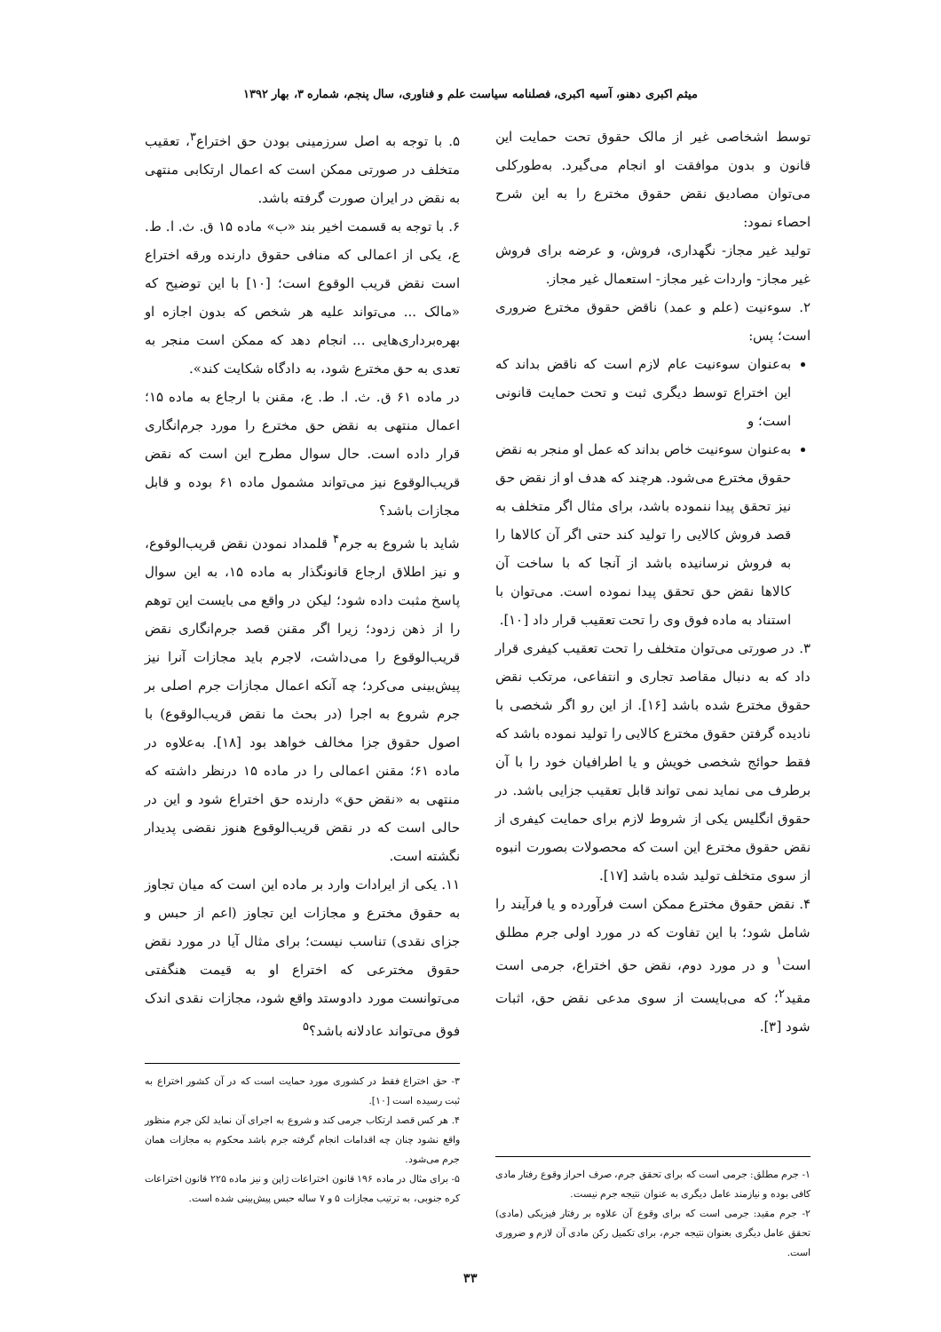میثم اکبری دهنو، آسیه اکبری، فصلنامه سیاست علم و فناوری، سال پنجم، شماره ۳، بهار ۱۳۹۲
توسط اشخاصی غیر از مالک حقوق تحت حمایت این قانون و بدون موافقت او انجام می‌گیرد. به‌طورکلی می‌توان مصادیق نقض حقوق مخترع را به این شرح احصاء نمود:
تولید غیر مجاز- نگهداری، فروش، و عرضه برای فروش غیر مجاز- واردات غیر مجاز- استعمال غیر مجاز.
۲. سوءنیت (علم و عمد) ناقض حقوق مخترع ضروری است؛ پس:
به‌عنوان سوءنیت عام لازم است که ناقض بداند که این اختراع توسط دیگری ثبت و تحت حمایت قانونی است؛ و
به‌عنوان سوءنیت خاص بداند که عمل او منجر به نقض حقوق مخترع می‌شود. هرچند که هدف او از نقض حق نیز تحقق پیدا ننموده باشد، برای مثال اگر متخلف به قصد فروش کالایی را تولید کند حتی اگر آن کالاها را به فروش نرسانیده باشد از آنجا که با ساخت آن کالاها نقض حق تحقق پیدا نموده است. می‌توان با استناد به ماده فوق وی را تحت تعقیب قرار داد [۱۰].
۳. در صورتی می‌توان متخلف را تحت تعقیب کیفری قرار داد که به دنبال مقاصد تجاری و انتفاعی، مرتکب نقض حقوق مخترع شده باشد [۱۶]. از این رو اگر شخصی با نادیده گرفتن حقوق مخترع کالایی را تولید نموده باشد که فقط حوائج شخصی خویش و یا اطرافیان خود را با آن برطرف می نماید نمی تواند قابل تعقیب جزایی باشد. در حقوق انگلیس یکی از شروط لازم برای حمایت کیفری از نقض حقوق مخترع این است که محصولات بصورت انبوه از سوی متخلف تولید شده باشد [۱۷].
۴. نقض حقوق مخترع ممکن است فرآورده و یا فرآیند را شامل شود؛ با این تفاوت که در مورد اولی جرم مطلق است<sup>۱</sup> و در مورد دوم، نقض حق اختراع، جرمی است مقید<sup>۲</sup>؛ که می‌بایست از سوی مدعی نقض حق، اثبات شود [۳].
۱- جرم مطلق: جرمی است که برای تحقق جرم، صرف احراز وقوع رفتار مادی کافی بوده و نیازمند عامل دیگری به عنوان نتیجه جرم نیست.
۲- جرم مقید: جرمی است که برای وقوع آن علاوه بر رفتار فیزیکی (مادی) تحقق عامل دیگری بعنوان نتیجه جرم، برای تکمیل رکن مادی آن لازم و ضروری است.
۵. با توجه به اصل سرزمینی بودن حق اختراع<sup>۳</sup>، تعقیب متخلف در صورتی ممکن است که اعمال ارتکابی منتهی به نقض در ایران صورت گرفته باشد.
۶. با توجه به قسمت اخیر بند «ب» ماده ۱۵ ق. ث. ا. ط. ع، یکی از اعمالی که منافی حقوق دارنده ورقه اختراع است نقض قریب الوقوع است؛ [۱۰] با این توضیح که «مالک ... می‌تواند علیه هر شخص که بدون اجازه او بهره‌برداری‌هایی ... انجام دهد که ممکن است منجر به تعدی به حق مخترع شود، به دادگاه شکایت کند».
در ماده ۶۱ ق. ث. ا. ط. ع، مقنن با ارجاع به ماده ۱۵؛ اعمال منتهی به نقض حق مخترع را مورد جرم‌انگاری قرار داده است. حال سوال مطرح این است که نقض قریب‌الوقوع نیز می‌تواند مشمول ماده ۶۱ بوده و قابل مجازات باشد؟
شاید با شروع به جرم<sup>۴</sup> قلمداد نمودن نقض قریب‌الوقوع، و نیز اطلاق ارجاع قانونگذار به ماده ۱۵، به این سوال پاسخ مثبت داده شود؛ لیکن در واقع می بایست این توهم را از ذهن زدود؛ زیرا اگر مقنن قصد جرم‌انگاری نقض قریب‌الوقوع را می‌داشت، لاجرم باید مجازات آنرا نیز پیش‌بینی می‌کرد؛ چه آنکه اعمال مجازات جرم اصلی بر جرم شروع به اجرا (در بحث ما نقض قریب‌الوقوع) با اصول حقوق جزا مخالف خواهد بود [۱۸]. به‌علاوه در ماده ۶۱؛ مقنن اعمالی را در ماده ۱۵ درنظر داشته که منتهی به «نقض حق» دارنده حق اختراع شود و این در حالی است که در نقض قریب‌الوقوع هنوز نقضی پدیدار نگشته است.
۱۱. یکی از ایرادات وارد بر ماده این است که میان تجاوز به حقوق مخترع و مجازات این تجاوز (اعم از حبس و جزای نقدی) تناسب نیست؛ برای مثال آیا در مورد نقض حقوق مخترعی که اختراع او به قیمت هنگفتی می‌توانست مورد دادوستد واقع شود، مجازات نقدی اندک فوق می‌تواند عادلانه باشد؟<sup>۵</sup>
۳- حق اختراع فقط در کشوری مورد حمایت است که در آن کشور اختراع به ثبت رسیده است [۱۰].
۴. هر کس قصد ارتکاب جرمی کند و شروع به اجرای آن نماید لکن جرم منظور واقع نشود چنان چه اقدامات انجام گرفته جرم باشد محکوم به مجازات همان جرم می‌شود.
۵- برای مثال در ماده ۱۹۶ قانون اختراعات ژاپن و نیز ماده ۲۲۵ قانون اختراعات کره جنوبی، به ترتیب مجازات ۵ و ۷ ساله حبس پیش‌بینی شده است.
۳۳